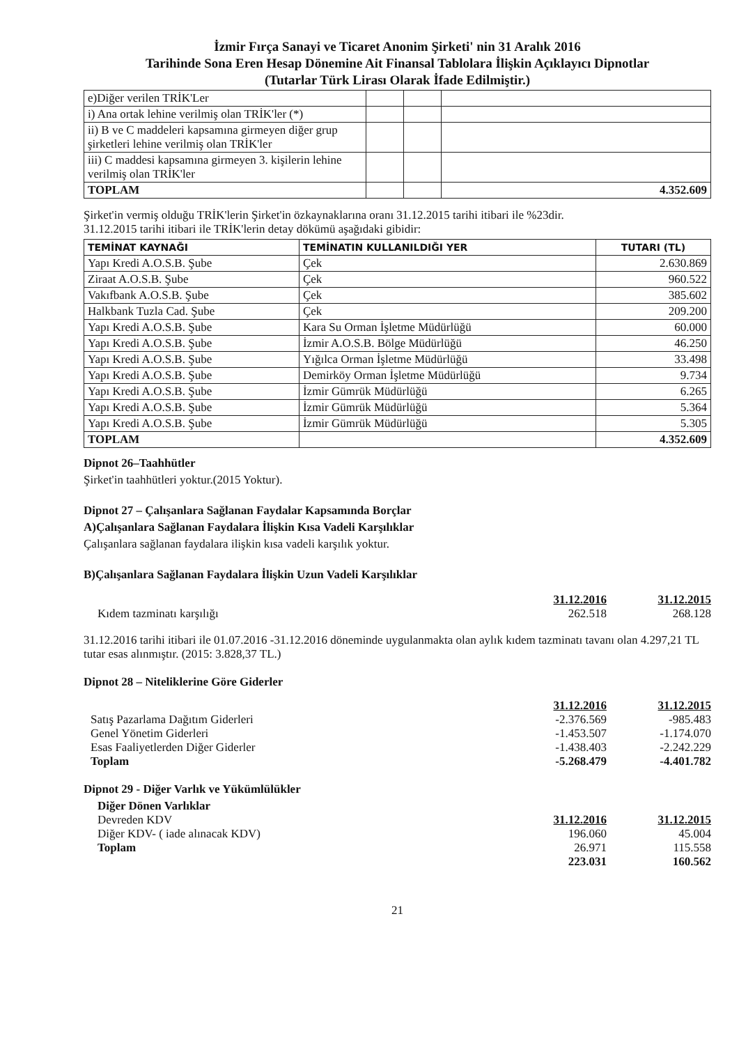İzmir Fırça Sanayi ve Ticaret Anonim Şirketi' nin 31 Aralık 2016
Tarihinde Sona Eren Hesap Dönemine Ait Finansal Tablolara İlişkin Açıklayıcı Dipnotlar
(Tutarlar Türk Lirası Olarak İfade Edilmiştir.)
| e)Diğer verilen TRİK'Ler | | | |
| i) Ana ortak lehine verilmiş olan TRİK'ler (*) | | | |
| ii) B ve C maddeleri kapsamına girmeyen diğer grup şirketleri lehine verilmiş olan TRİK'ler | | | |
| iii) C maddesi kapsamına girmeyen 3. kişilerin lehine verilmiş olan TRİK'ler | | | |
| TOPLAM | | | 4.352.609 |
Şirket'in vermiş olduğu TRİK'lerin Şirket'in özkaynaklarına oranı 31.12.2015 tarihi itibari ile %23dir.
31.12.2015 tarihi itibari ile TRİK'lerin detay dökümü aşağıdaki gibidir:
| TEMİNAT KAYNAĞI | TEMİNATIN KULLANILDIĞI YER | TUTARI (TL) |
| --- | --- | --- |
| Yapı Kredi A.O.S.B. Şube | Çek | 2.630.869 |
| Ziraat A.O.S.B. Şube | Çek | 960.522 |
| Vakıfbank A.O.S.B. Şube | Çek | 385.602 |
| Halkbank Tuzla Cad. Şube | Çek | 209.200 |
| Yapı Kredi A.O.S.B. Şube | Kara Su Orman İşletme Müdürlüğü | 60.000 |
| Yapı Kredi A.O.S.B. Şube | İzmir A.O.S.B. Bölge Müdürlüğü | 46.250 |
| Yapı Kredi A.O.S.B. Şube | Yığılca Orman İşletme Müdürlüğü | 33.498 |
| Yapı Kredi A.O.S.B. Şube | Demirköy Orman İşletme Müdürlüğü | 9.734 |
| Yapı Kredi A.O.S.B. Şube | İzmir Gümrük Müdürlüğü | 6.265 |
| Yapı Kredi A.O.S.B. Şube | İzmir Gümrük Müdürlüğü | 5.364 |
| Yapı Kredi A.O.S.B. Şube | İzmir Gümrük Müdürlüğü | 5.305 |
| TOPLAM | | 4.352.609 |
Dipnot 26–Taahhütler
Şirket'in taahhütleri yoktur.(2015 Yoktur).
Dipnot 27 – Çalışanlara Sağlanan Faydalar Kapsamında Borçlar
A)Çalışanlara Sağlanan Faydalara İlişkin Kısa Vadeli Karşılıklar
Çalışanlara sağlanan faydalara ilişkin kısa vadeli karşılık yoktur.
B)Çalışanlara Sağlanan Faydalara İlişkin Uzun Vadeli Karşılıklar
31.12.2016 31.12.2015
Kıdem tazminatı karşılığı 262.518 268.128
31.12.2016 tarihi itibari ile 01.07.2016 -31.12.2016 döneminde uygulanmakta olan aylık kıdem tazminatı tavanı olan 4.297,21 TL tutar esas alınmıştır. (2015: 3.828,37 TL.)
Dipnot 28 – Niteliklerine Göre Giderler
31.12.2016 31.12.2015
Satış Pazarlama Dağıtım Giderleri
-2.376.569 -985.483
Genel Yönetim Giderleri -1.453.507 -1.174.070
Esas Faaliyetlerden Diğer Giderler
-1.438.403 -2.242.229
Toplam -5.268.479 -4.401.782
Dipnot 29 - Diğer Varlık ve Yükümlülükler
Diğer Dönen Varlıklar
Devreden KDV 31.12.2016 31.12.2015
Diğer KDV- ( iade alınacak KDV)
196.060 45.004
Toplam 26.971 115.558
223.031 160.562
21